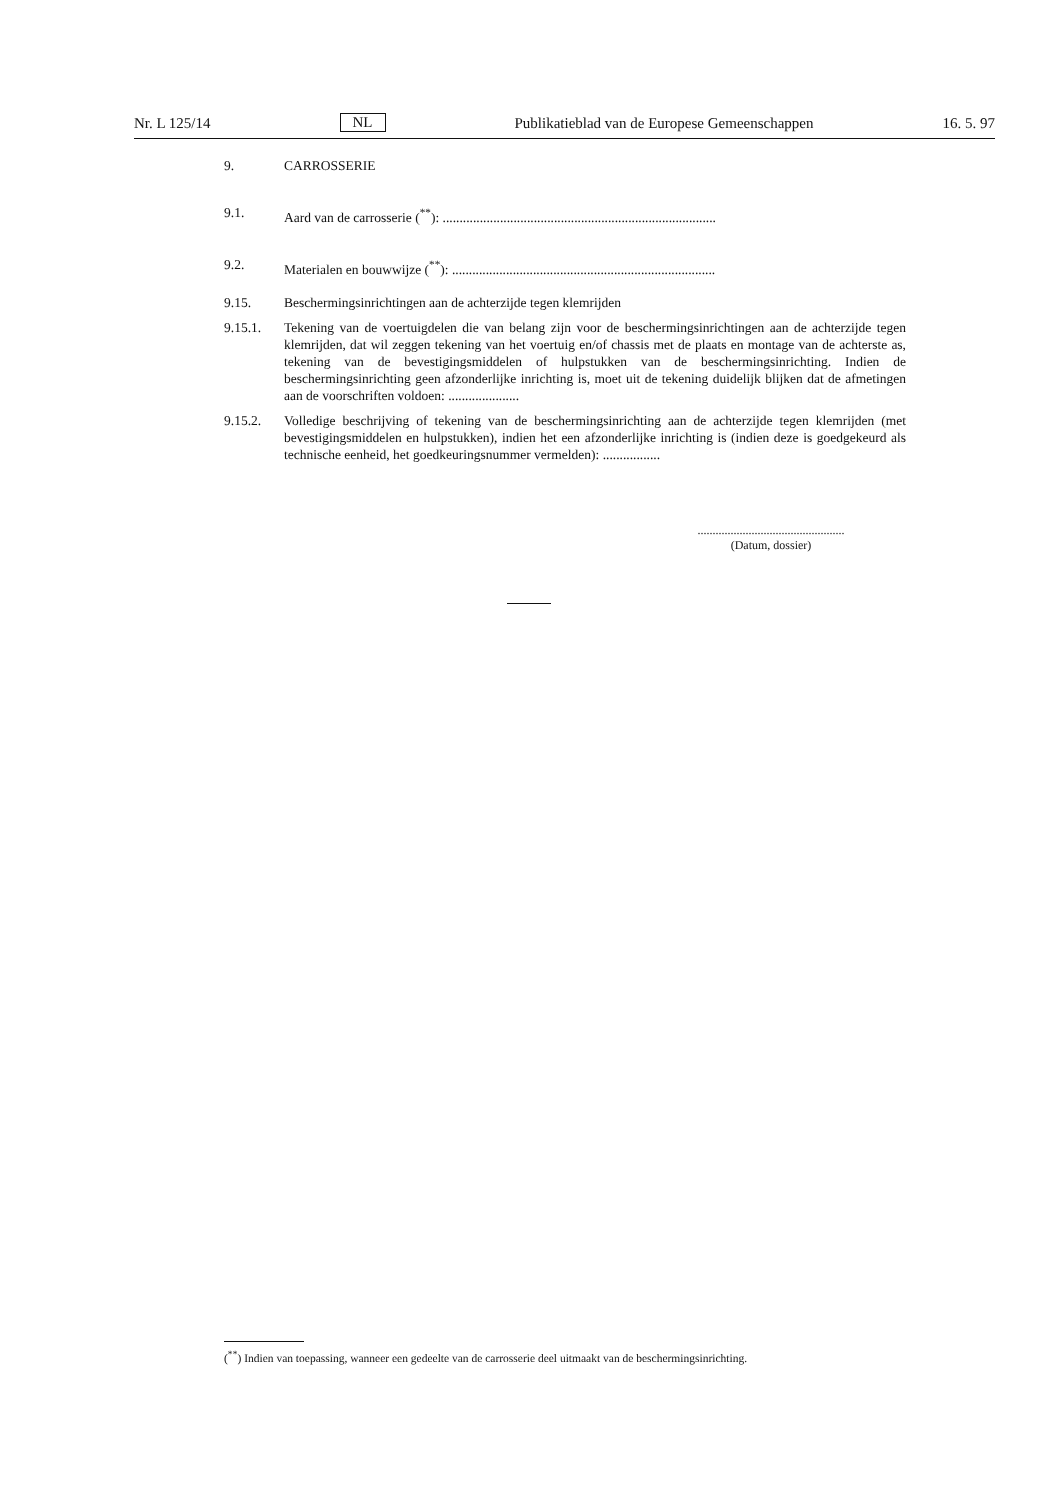Nr. L 125/14 NL Publikatieblad van de Europese Gemeenschappen 16. 5. 97
9. CARROSSERIE
9.1. Aard van de carrosserie (<sup>**</sup>): .................................................................................
9.2. Materialen en bouwwijze (<sup>**</sup>): ..............................................................................
9.15. Beschermingsinrichtingen aan de achterzijde tegen klemrijden
9.15.1. Tekening van de voertuigdelen die van belang zijn voor de beschermingsinrichtingen aan de achterzijde tegen klemrijden, dat wil zeggen tekening van het voertuig en/of chassis met de plaats en montage van de achterste as, tekening van de bevestigingsmiddelen of hulpstukken van de beschermingsinrichting. Indien de beschermingsinrichting geen afzonderlijke inrichting is, moet uit de tekening duidelijk blijken dat de afmetingen aan de voorschriften voldoen: .....................
9.15.2. Volledige beschrijving of tekening van de beschermingsinrichting aan de achterzijde tegen klemrijden (met bevestigingsmiddelen en hulpstukken), indien het een afzonderlijke inrichting is (indien deze is goedgekeurd als technische eenheid, het goedkeuringsnummer vermelden): .................
.................................................
(Datum, dossier)
(<sup>**</sup>) Indien van toepassing, wanneer een gedeelte van de carrosserie deel uitmaakt van de beschermingsinrichting.